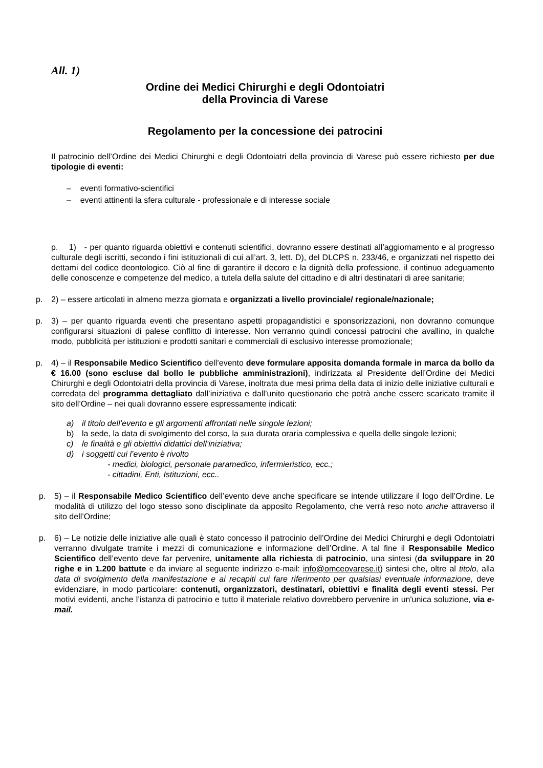All. 1)
Ordine dei Medici Chirurghi e degli Odontoiatri
della Provincia di Varese
Regolamento per la concessione dei patrocini
Il patrocinio dell’Ordine dei Medici Chirurghi e degli Odontoiatri della provincia di Varese può essere richiesto per due tipologie di eventi:
– eventi formativo-scientifici
– eventi attinenti la sfera culturale - professionale e di interesse sociale
p. 1) - per quanto riguarda obiettivi e contenuti scientifici, dovranno essere destinati all’aggiornamento e al progresso culturale degli iscritti, secondo i fini istituzionali di cui all’art. 3, lett. D), del DLCPS n. 233/46, e organizzati nel rispetto dei dettami del codice deontologico. Ciò al fine di garantire il decoro e la dignità della professione, il continuo adeguamento delle conoscenze e competenze del medico, a tutela della salute del cittadino e di altri destinatari di aree sanitarie;
p. 2) – essere articolati in almeno mezza giornata e organizzati a livello provinciale/ regionale/nazionale;
p. 3) – per quanto riguarda eventi che presentano aspetti propagandistici e sponsorizzazioni, non dovranno comunque configurarsi situazioni di palese conflitto di interesse. Non verranno quindi concessi patrocini che avallino, in qualche modo, pubblicità per istituzioni e prodotti sanitari e commerciali di esclusivo interesse promozionale;
p. 4) – il Responsabile Medico Scientifico dell’evento deve formulare apposita domanda formale in marca da bollo da € 16.00 (sono escluse dal bollo le pubbliche amministrazioni), indirizzata al Presidente dell’Ordine dei Medici Chirurghi e degli Odontoiatri della provincia di Varese, inoltrata due mesi prima della data di inizio delle iniziative culturali e corredata del programma dettagliato dall’iniziativa e dall’unito questionario che potrà anche essere scaricato tramite il sito dell’Ordine – nei quali dovranno essere espressamente indicati:
a) il titolo dell’evento e gli argomenti affrontati nelle singole lezioni;
b) la sede, la data di svolgimento del corso, la sua durata oraria complessiva e quella delle singole lezioni;
c) le finalità e gli obiettivi didattici dell’iniziativa;
d) i soggetti cui l’evento è rivolto
- medici, biologici, personale paramedico, infermieristico, ecc.;
- cittadini, Enti, Istituzioni, ecc..
p. 5) – il Responsabile Medico Scientifico dell’evento deve anche specificare se intende utilizzare il logo dell’Ordine. Le modalità di utilizzo del logo stesso sono disciplinate da apposito Regolamento, che verrà reso noto anche attraverso il sito dell’Ordine;
p. 6) – Le notizie delle iniziative alle quali è stato concesso il patrocinio dell’Ordine dei Medici Chirurghi e degli Odontoiatri verranno divulgate tramite i mezzi di comunicazione e informazione dell’Ordine. A tal fine il Responsabile Medico Scientifico dell’evento deve far pervenire, unitamente alla richiesta di patrocinio, una sintesi (da sviluppare in 20 righe e in 1.200 battute e da inviare al seguente indirizzo e-mail: info@omceovarese.it) sintesi che, oltre al titolo, alla data di svolgimento della manifestazione e ai recapiti cui fare riferimento per qualsiasi eventuale informazione, deve evidenziare, in modo particolare: contenuti, organizzatori, destinatari, obiettivi e finalità degli eventi stessi. Per motivi evidenti, anche l’istanza di patrocinio e tutto il materiale relativo dovrebbero pervenire in un'unica soluzione, via e-mail.